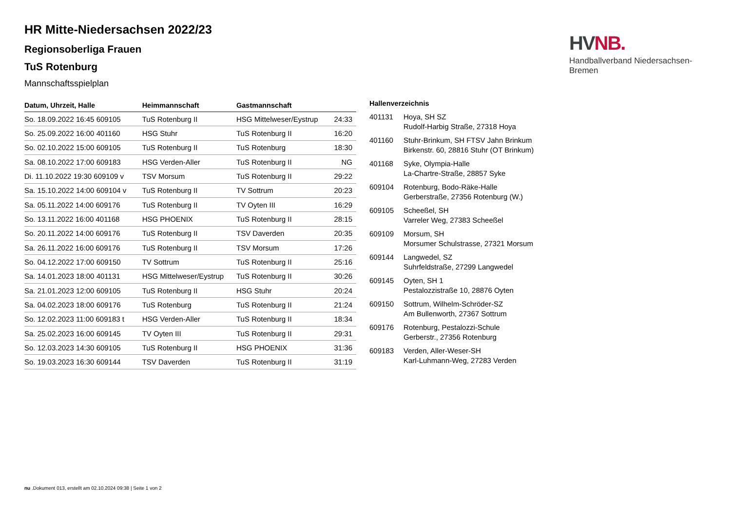HV NB.
Handballverband Niedersachsen-Bremen
HR Mitte-Niedersachsen 2022/23
Regionsoberliga Frauen
TuS Rotenburg
Mannschaftsspielplan
| Datum, Uhrzeit, Halle | Heimmannschaft | Gastmannschaft | |
| --- | --- | --- | --- |
| So. 18.09.2022 16:45 609105 | TuS Rotenburg II | HSG Mittelweser/Eystrup | 24:33 |
| So. 25.09.2022 16:00 401160 | HSG Stuhr | TuS Rotenburg II | 16:20 |
| So. 02.10.2022 15:00 609105 | TuS Rotenburg II | TuS Rotenburg | 18:30 |
| Sa. 08.10.2022 17:00 609183 | HSG Verden-Aller | TuS Rotenburg II | NG |
| Di. 11.10.2022 19:30 609109 v | TSV Morsum | TuS Rotenburg II | 29:22 |
| Sa. 15.10.2022 14:00 609104 v | TuS Rotenburg II | TV Sottrum | 20:23 |
| Sa. 05.11.2022 14:00 609176 | TuS Rotenburg II | TV Oyten III | 16:29 |
| So. 13.11.2022 16:00 401168 | HSG PHOENIX | TuS Rotenburg II | 28:15 |
| So. 20.11.2022 14:00 609176 | TuS Rotenburg II | TSV Daverden | 20:35 |
| Sa. 26.11.2022 16:00 609176 | TuS Rotenburg II | TSV Morsum | 17:26 |
| So. 04.12.2022 17:00 609150 | TV Sottrum | TuS Rotenburg II | 25:16 |
| Sa. 14.01.2023 18:00 401131 | HSG Mittelweser/Eystrup | TuS Rotenburg II | 30:26 |
| Sa. 21.01.2023 12:00 609105 | TuS Rotenburg II | HSG Stuhr | 20:24 |
| Sa. 04.02.2023 18:00 609176 | TuS Rotenburg | TuS Rotenburg II | 21:24 |
| So. 12.02.2023 11:00 609183 t | HSG Verden-Aller | TuS Rotenburg II | 18:34 |
| Sa. 25.02.2023 16:00 609145 | TV Oyten III | TuS Rotenburg II | 29:31 |
| So. 12.03.2023 14:30 609105 | TuS Rotenburg II | HSG PHOENIX | 31:36 |
| So. 19.03.2023 16:30 609144 | TSV Daverden | TuS Rotenburg II | 31:19 |
Hallenverzeichnis
| 401131 | Hoya, SH SZ Rudolf-Harbig Straße, 27318 Hoya |
| 401160 | Stuhr-Brinkum, SH FTSV Jahn Brinkum Birkenstr. 60, 28816 Stuhr (OT Brinkum) |
| 401168 | Syke, Olympia-Halle La-Chartre-Straße, 28857 Syke |
| 609104 | Rotenburg, Bodo-Räke-Halle Gerberstraße, 27356 Rotenburg (W.) |
| 609105 | Scheeßel, SH Varreler Weg, 27383 Scheeßel |
| 609109 | Morsum, SH Morsumer Schulstrasse, 27321 Morsum |
| 609144 | Langwedel, SZ Suhrfeldstraße, 27299 Langwedel |
| 609145 | Oyten, SH 1 Pestalozzistraße 10, 28876 Oyten |
| 609150 | Sottrum, Wilhelm-Schröder-SZ Am Bullenworth, 27367 Sottrum |
| 609176 | Rotenburg, Pestalozzi-Schule Gerberstr., 27356 Rotenburg |
| 609183 | Verden, Aller-Weser-SH Karl-Luhmann-Weg, 27283 Verden |
nu .Dokument 013, erstellt am 02.10.2024 09:38 | Seite 1 von 2